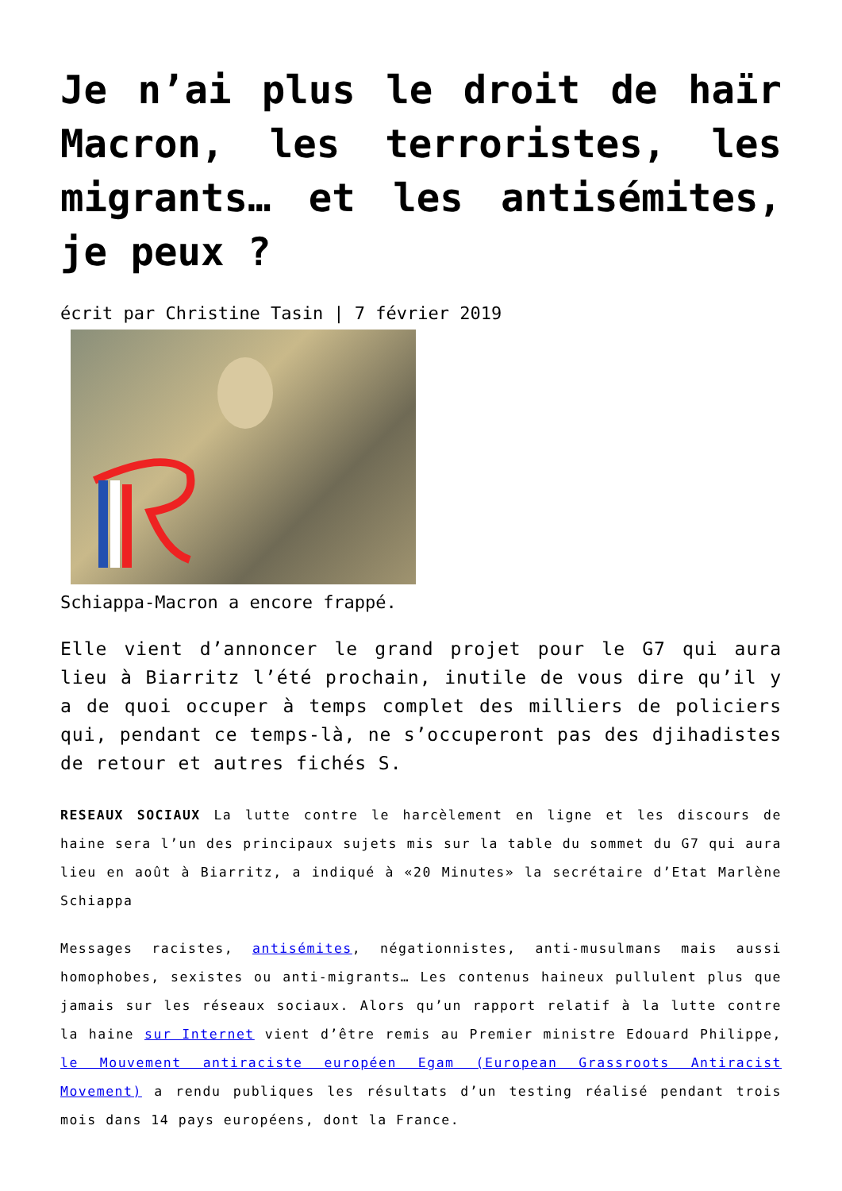Je n’ai plus le droit de haïr Macron, les terroristes, les migrants… et les antisémites, je peux ?
écrit par Christine Tasin | 7 février 2019
Schiappa-Macron a encore frappé.
Elle vient d’annoncer le grand projet pour le G7 qui aura lieu à Biarritz l’été prochain, inutile de vous dire qu’il y a de quoi occuper à temps complet des milliers de policiers qui, pendant ce temps-là, ne s’occuperont pas des djihadistes de retour et autres fichés S.
RESEAUX SOCIAUX La lutte contre le harcèlement en ligne et les discours de haine sera l’un des principaux sujets mis sur la table du sommet du G7 qui aura lieu en août à Biarritz, a indiqué à «20 Minutes» la secrétaire d’Etat Marlène Schiappa
Messages racistes, antisémites, négationnistes, anti-musulmans mais aussi homophobes, sexistes ou anti-migrants… Les contenus haineux pullulent plus que jamais sur les réseaux sociaux. Alors qu’un rapport relatif à la lutte contre la haine sur Internet vient d’être remis au Premier ministre Edouard Philippe, le Mouvement antiraciste européen Egam (European Grassroots Antiracist Movement) a rendu publiques les résultats d’un testing réalisé pendant trois mois dans 14 pays européens, dont la France.